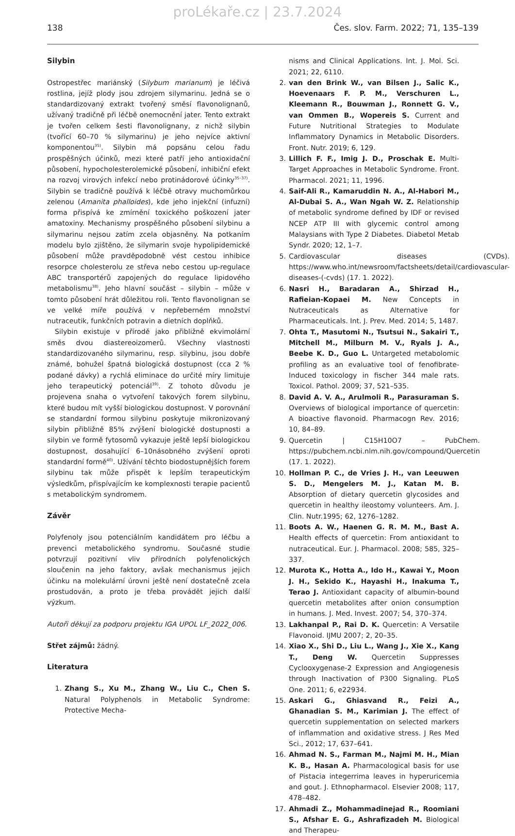proLékaře.cz | 23.7.2024
138 Čes. slov. Farm. 2022; 71, 135–139
Silybin
Ostropestřec mariánský (Silybum marianum) je léčivá rostlina, jejíž plody jsou zdrojem silymarinu. Jedná se o standardizovaný extrakt tvořený směsí flavonolignanů, užívaný tradičně při léčbě onemocnění jater. Tento extrakt je tvořen celkem šesti flavonolignany, z nichž silybin (tvořící 60–70 % silymarinu) je jeho nejvíce aktivní komponentou<sup>35)</sup>. Silybin má popsánu celou řadu prospěšných účinků, mezi které patří jeho antioxidační působení, hypocholesterolemické působení, inhibiční efekt na rozvoj virových infekcí nebo protinádorové účinky<sup>35–37)</sup>. Silybin se tradičně používá k léčbě otravy muchomůrkou zelenou (Amanita phalloides), kde jeho injekční (infuzní) forma přispívá ke zmírnění toxického poškození jater amatoxiny. Mechanismy prospěšného působení silybinu a silymarinu nejsou zatím zcela objasněny. Na potkaním modelu bylo zjištěno, že silymarin svoje hypolipidemické působení může pravděpodobně vést cestou inhibice resorpce cholesterolu ze střeva nebo cestou up-regulace ABC transportérů zapojených do regulace lipidového metabolismu<sup>38)</sup>. Jeho hlavní součást – silybin – může v tomto působení hrát důležitou roli. Tento flavonolignan se ve velké míře používá v nepřeberném množství nutraceutik, funkčních potravin a dietních doplňků.
Silybin existuje v přírodě jako přibližně ekvimolární směs dvou diastereoizomerů. Všechny vlastnosti standardizovaného silymarinu, resp. silybinu, jsou dobře známé, bohužel špatná biologická dostupnost (cca 2 % podané dávky) a rychlá eliminace do určité míry limituje jeho terapeutický potenciál<sup>39)</sup>. Z tohoto důvodu je projevena snaha o vytvoření takových forem silybinu, které budou mít vyšší biologickou dostupnost. V porovnání se standardní formou silybinu poskytuje mikronizovaný silybin přibližně 85% zvýšení biologické dostupnosti a silybin ve formě fytosomů vykazuje ještě lepší biologickou dostupnost, dosahující 6–10násobného zvýšení oproti standardní formě<sup>40)</sup>. Užívání těchto biodostupnějších forem silybinu tak může přispět k lepším terapeutickým výsledkům, přispívajícím ke komplexnosti terapie pacientů s metabolickým syndromem.
Závěr
Polyfenoly jsou potenciálním kandidátem pro léčbu a prevenci metabolického syndromu. Současné studie potvrzují pozitivní vliv přírodních polyfenolických sloučenin na jeho faktory, avšak mechanismus jejich účinku na molekulární úrovni ještě není dostatečně zcela prostudován, a proto je třeba provádět jejich další výzkum.
Autoři děkují za podporu projektu IGA UPOL LF_2022_006.
Střet zájmů: žádný.
Literatura
1. Zhang S., Xu M., Zhang W., Liu C., Chen S. Natural Polyphenols in Metabolic Syndrome: Protective Mecha-
nisms and Clinical Applications. Int. J. Mol. Sci. 2021; 22, 6110.
2. van den Brink W., van Bilsen J., Salic K., Hoevenaars F. P. M., Verschuren L., Kleemann R., Bouwman J., Ronnett G. V., van Ommen B., Wopereis S. Current and Future Nutritional Strategies to Modulate Inflammatory Dynamics in Metabolic Disorders. Front. Nutr. 2019; 6, 129.
3. Lillich F. F., Imig J. D., Proschak E. Multi-Target Approaches in Metabolic Syndrome. Front. Pharmacol. 2021; 11, 1996.
4. Saif-Ali R., Kamaruddin N. A., Al-Habori M., Al-Dubai S. A., Wan Ngah W. Z. Relationship of metabolic syndrome defined by IDF or revised NCEP ATP III with glycemic control among Malaysians with Type 2 Diabetes. Diabetol Metab Syndr. 2020; 12, 1–7.
5. Cardiovascular diseases (CVDs). https://www.who.int/newsroom/factsheets/detail/cardiovascular-diseases-(-cvds) (17. 1. 2022).
6. Nasri H., Baradaran A., Shirzad H., Rafieian-Kopaei M. New Concepts in Nutraceuticals as Alternative for Pharmaceuticals. Int. J. Prev. Med. 2014; 5, 1487.
7. Ohta T., Masutomi N., Tsutsui N., Sakairi T., Mitchell M., Milburn M. V., Ryals J. A., Beebe K. D., Guo L. Untargeted metabolomic profiling as an evaluative tool of fenofibrate-Induced toxicology in fischer 344 male rats. Toxicol. Pathol. 2009; 37, 521–535.
8. David A. V. A., Arulmoli R., Parasuraman S. Overviews of biological importance of quercetin: A bioactive flavonoid. Pharmacogn Rev. 2016; 10, 84–89.
9. Quercetin | C15H10O7 – PubChem. https://pubchem.ncbi.nlm.nih.gov/compound/Quercetin (17. 1. 2022).
10. Hollman P. C., de Vries J. H., van Leeuwen S. D., Mengelers M. J., Katan M. B. Absorption of dietary quercetin glycosides and quercetin in healthy ileostomy volunteers. Am. J. Clin. Nutr.1995; 62, 1276–1282.
11. Boots A. W., Haenen G. R. M. M., Bast A. Health effects of quercetin: From antioxidant to nutraceutical. Eur. J. Pharmacol. 2008; 585, 325–337.
12. Murota K., Hotta A., Ido H., Kawai Y., Moon J. H., Sekido K., Hayashi H., Inakuma T., Terao J. Antioxidant capacity of albumin-bound quercetin metabolites after onion consumption in humans. J. Med. Invest. 2007; 54, 370–374.
13. Lakhanpal P., Rai D. K. Quercetin: A Versatile Flavonoid. IJMU 2007; 2, 20–35.
14. Xiao X., Shi D., Liu L., Wang J., Xie X., Kang T., Deng W. Quercetin Suppresses Cyclooxygenase-2 Expression and Angiogenesis through Inactivation of P300 Signaling. PLoS One. 2011; 6, e22934.
15. Askari G., Ghiasvand R., Feizi A., Ghanadian S. M., Karimian J. The effect of quercetin supplementation on selected markers of inflammation and oxidative stress. J Res Med Sci., 2012; 17, 637–641.
16. Ahmad N. S., Farman M., Najmi M. H., Mian K. B., Hasan A. Pharmacological basis for use of Pistacia integerrima leaves in hyperuricemia and gout. J. Ethnopharmacol. Elsevier 2008; 117, 478–482.
17. Ahmadi Z., Mohammadinejad R., Roomiani S., Afshar E. G., Ashrafizadeh M. Biological and Therapeu-